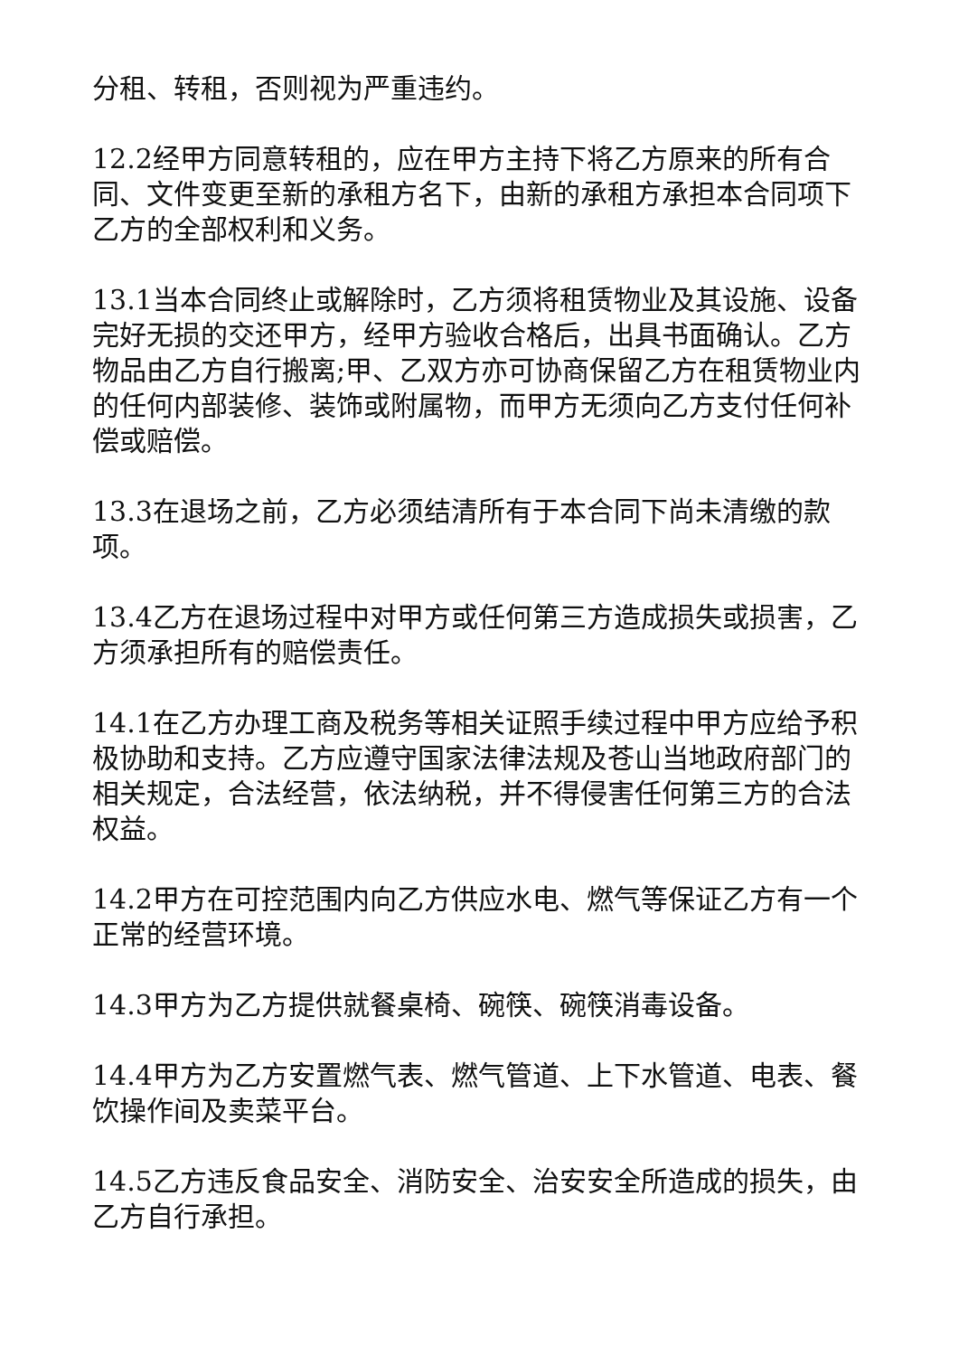分租、转租，否则视为严重违约。
12.2经甲方同意转租的，应在甲方主持下将乙方原来的所有合同、文件变更至新的承租方名下，由新的承租方承担本合同项下乙方的全部权利和义务。
13.1当本合同终止或解除时，乙方须将租赁物业及其设施、设备完好无损的交还甲方，经甲方验收合格后，出具书面确认。乙方物品由乙方自行搬离;甲、乙双方亦可协商保留乙方在租赁物业内的任何内部装修、装饰或附属物，而甲方无须向乙方支付任何补偿或赔偿。
13.3在退场之前，乙方必须结清所有于本合同下尚未清缴的款项。
13.4乙方在退场过程中对甲方或任何第三方造成损失或损害，乙方须承担所有的赔偿责任。
14.1在乙方办理工商及税务等相关证照手续过程中甲方应给予积极协助和支持。乙方应遵守国家法律法规及苍山当地政府部门的相关规定，合法经营，依法纳税，并不得侵害任何第三方的合法权益。
14.2甲方在可控范围内向乙方供应水电、燃气等保证乙方有一个正常的经营环境。
14.3甲方为乙方提供就餐桌椅、碗筷、碗筷消毒设备。
14.4甲方为乙方安置燃气表、燃气管道、上下水管道、电表、餐饮操作间及卖菜平台。
14.5乙方违反食品安全、消防安全、治安安全所造成的损失，由乙方自行承担。